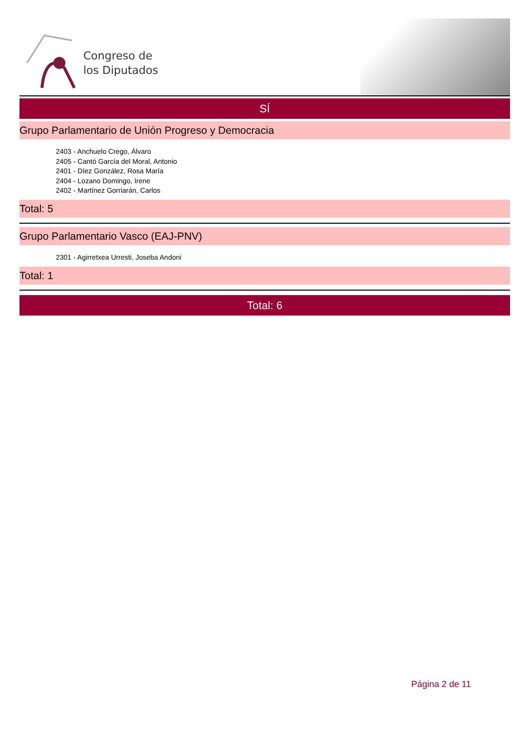Congreso de
los Diputados
SÍ
Grupo Parlamentario de Unión Progreso y Democracia
2403 - Anchuelo Crego, Álvaro
2405 - Cantó García del Moral, Antonio
2401 - Díez González, Rosa María
2404 - Lozano Domingo, Irene
2402 - Martínez Gorriarán, Carlos
Total: 5
Grupo Parlamentario Vasco (EAJ-PNV)
2301 - Agirretxea Urresti, Joseba Andoni
Total: 1
Total: 6
Página 2 de 11